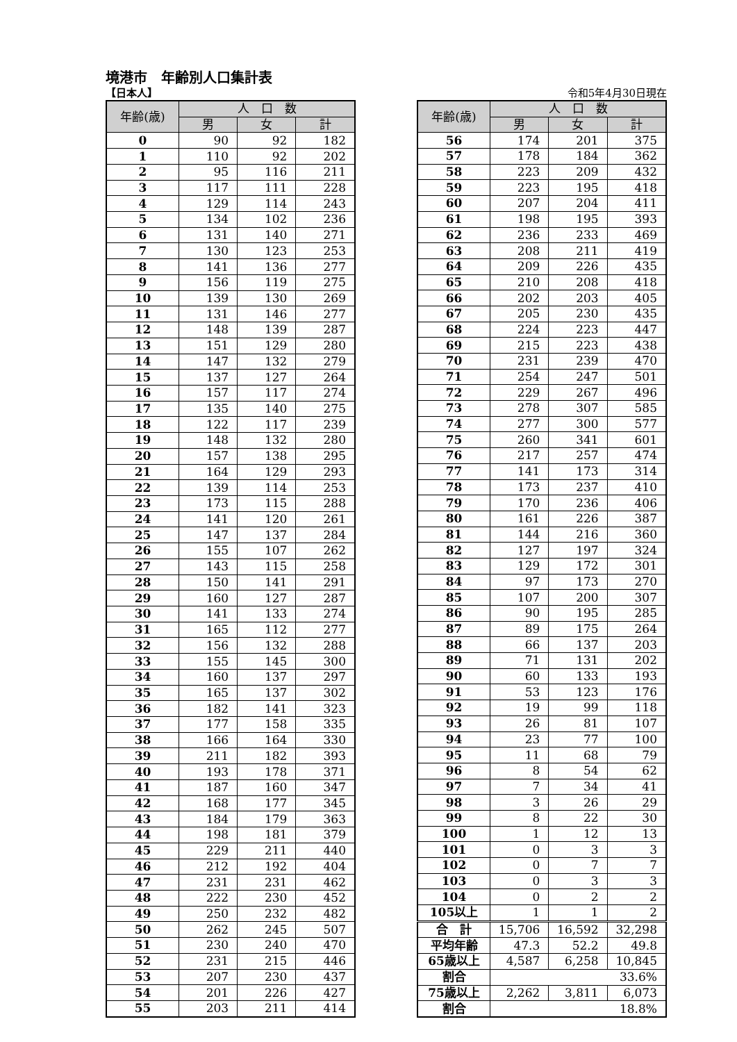境港市　年齢別人口集計表
【日本人】 令和5年4月30日現在
| 年齢(歳) | 人 口 数 | | |
| --- | --- | --- | --- |
| | 男 | 女 | 計 |
| 0 | 90 | 92 | 182 |
| 1 | 110 | 92 | 202 |
| 2 | 95 | 116 | 211 |
| 3 | 117 | 111 | 228 |
| 4 | 129 | 114 | 243 |
| 5 | 134 | 102 | 236 |
| 6 | 131 | 140 | 271 |
| 7 | 130 | 123 | 253 |
| 8 | 141 | 136 | 277 |
| 9 | 156 | 119 | 275 |
| 10 | 139 | 130 | 269 |
| 11 | 131 | 146 | 277 |
| 12 | 148 | 139 | 287 |
| 13 | 151 | 129 | 280 |
| 14 | 147 | 132 | 279 |
| 15 | 137 | 127 | 264 |
| 16 | 157 | 117 | 274 |
| 17 | 135 | 140 | 275 |
| 18 | 122 | 117 | 239 |
| 19 | 148 | 132 | 280 |
| 20 | 157 | 138 | 295 |
| 21 | 164 | 129 | 293 |
| 22 | 139 | 114 | 253 |
| 23 | 173 | 115 | 288 |
| 24 | 141 | 120 | 261 |
| 25 | 147 | 137 | 284 |
| 26 | 155 | 107 | 262 |
| 27 | 143 | 115 | 258 |
| 28 | 150 | 141 | 291 |
| 29 | 160 | 127 | 287 |
| 30 | 141 | 133 | 274 |
| 31 | 165 | 112 | 277 |
| 32 | 156 | 132 | 288 |
| 33 | 155 | 145 | 300 |
| 34 | 160 | 137 | 297 |
| 35 | 165 | 137 | 302 |
| 36 | 182 | 141 | 323 |
| 37 | 177 | 158 | 335 |
| 38 | 166 | 164 | 330 |
| 39 | 211 | 182 | 393 |
| 40 | 193 | 178 | 371 |
| 41 | 187 | 160 | 347 |
| 42 | 168 | 177 | 345 |
| 43 | 184 | 179 | 363 |
| 44 | 198 | 181 | 379 |
| 45 | 229 | 211 | 440 |
| 46 | 212 | 192 | 404 |
| 47 | 231 | 231 | 462 |
| 48 | 222 | 230 | 452 |
| 49 | 250 | 232 | 482 |
| 50 | 262 | 245 | 507 |
| 51 | 230 | 240 | 470 |
| 52 | 231 | 215 | 446 |
| 53 | 207 | 230 | 437 |
| 54 | 201 | 226 | 427 |
| 55 | 203 | 211 | 414 |
| 年齢(歳) | 人 口 数 | | |
| --- | --- | --- | --- |
| | 男 | 女 | 計 |
| 56 | 174 | 201 | 375 |
| 57 | 178 | 184 | 362 |
| 58 | 223 | 209 | 432 |
| 59 | 223 | 195 | 418 |
| 60 | 207 | 204 | 411 |
| 61 | 198 | 195 | 393 |
| 62 | 236 | 233 | 469 |
| 63 | 208 | 211 | 419 |
| 64 | 209 | 226 | 435 |
| 65 | 210 | 208 | 418 |
| 66 | 202 | 203 | 405 |
| 67 | 205 | 230 | 435 |
| 68 | 224 | 223 | 447 |
| 69 | 215 | 223 | 438 |
| 70 | 231 | 239 | 470 |
| 71 | 254 | 247 | 501 |
| 72 | 229 | 267 | 496 |
| 73 | 278 | 307 | 585 |
| 74 | 277 | 300 | 577 |
| 75 | 260 | 341 | 601 |
| 76 | 217 | 257 | 474 |
| 77 | 141 | 173 | 314 |
| 78 | 173 | 237 | 410 |
| 79 | 170 | 236 | 406 |
| 80 | 161 | 226 | 387 |
| 81 | 144 | 216 | 360 |
| 82 | 127 | 197 | 324 |
| 83 | 129 | 172 | 301 |
| 84 | 97 | 173 | 270 |
| 85 | 107 | 200 | 307 |
| 86 | 90 | 195 | 285 |
| 87 | 89 | 175 | 264 |
| 88 | 66 | 137 | 203 |
| 89 | 71 | 131 | 202 |
| 90 | 60 | 133 | 193 |
| 91 | 53 | 123 | 176 |
| 92 | 19 | 99 | 118 |
| 93 | 26 | 81 | 107 |
| 94 | 23 | 77 | 100 |
| 95 | 11 | 68 | 79 |
| 96 | 8 | 54 | 62 |
| 97 | 7 | 34 | 41 |
| 98 | 3 | 26 | 29 |
| 99 | 8 | 22 | 30 |
| 100 | 1 | 12 | 13 |
| 101 | 0 | 3 | 3 |
| 102 | 0 | 7 | 7 |
| 103 | 0 | 3 | 3 |
| 104 | 0 | 2 | 2 |
| 105以上 | 1 | 1 | 2 |
| 合 計 | 15,706 | 16,592 | 32,298 |
| 平均年齢 | 47.3 | 52.2 | 49.8 |
| 65歳以上 | 4,587 | 6,258 | 10,845 |
| 割合 | 33.6% | | |
| 75歳以上 | 2,262 | 3,811 | 6,073 |
| 割合 | 18.8% | | |